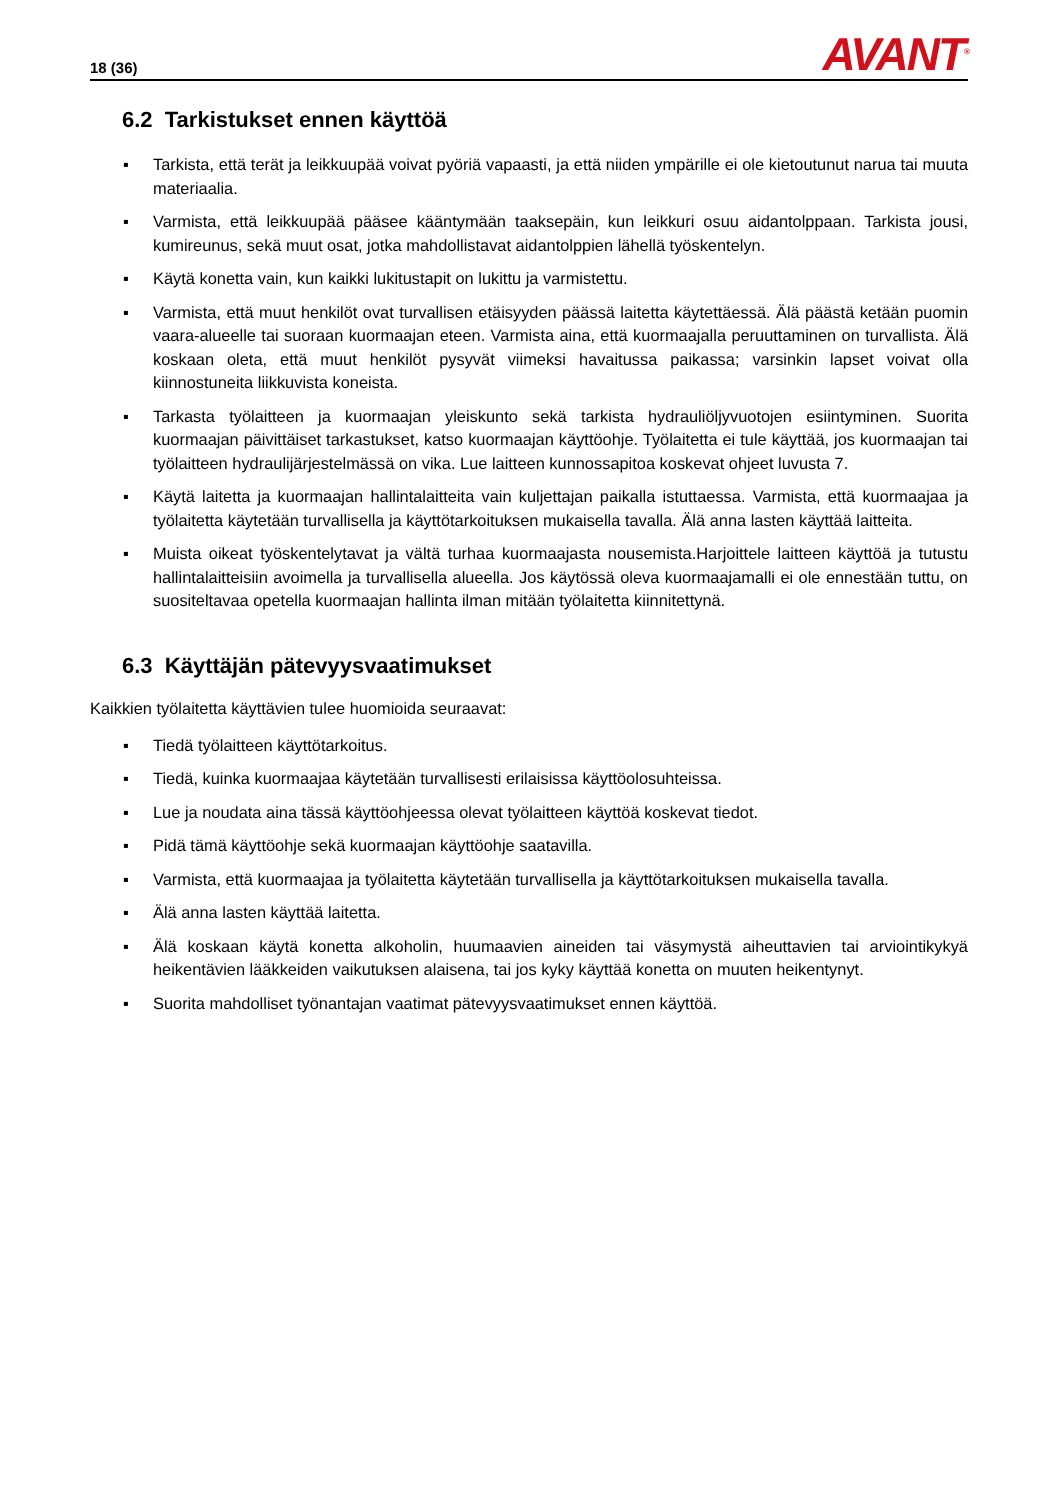18 (36)
AVANT<sup>®</sup>
6.2 Tarkistukset ennen käyttöä
▪ Tarkista, että terät ja leikkuupää voivat pyöriä vapaasti, ja että niiden ympärille ei ole kietoutunut narua tai muuta materiaalia.
▪ Varmista, että leikkuupää pääsee kääntymään taaksepäin, kun leikkuri osuu aidantolppaan. Tarkista jousi, kumireunus, sekä muut osat, jotka mahdollistavat aidantolppien lähellä työskentelyn.
▪ Käytä konetta vain, kun kaikki lukitustapit on lukittu ja varmistettu.
▪ Varmista, että muut henkilöt ovat turvallisen etäisyyden päässä laitetta käytettäessä. Älä päästä ketään puomin vaara-alueelle tai suoraan kuormaajan eteen. Varmista aina, että kuormaajalla peruuttaminen on turvallista. Älä koskaan oleta, että muut henkilöt pysyvät viimeksi havaitussa paikassa; varsinkin lapset voivat olla kiinnostuneita liikkuvista koneista.
▪ Tarkasta työlaitteen ja kuormaajan yleiskunto sekä tarkista hydrauliöljyvuotojen esiintyminen. Suorita kuormaajan päivittäiset tarkastukset, katso kuormaajan käyttöohje. Työlaitetta ei tule käyttää, jos kuormaajan tai työlaitteen hydraulijärjestelmässä on vika. Lue laitteen kunnossapitoa koskevat ohjeet luvusta 7.
▪ Käytä laitetta ja kuormaajan hallintalaitteita vain kuljettajan paikalla istuttaessa. Varmista, että kuormaajaa ja työlaitetta käytetään turvallisella ja käyttötarkoituksen mukaisella tavalla. Älä anna lasten käyttää laitteita.
▪ Muista oikeat työskentelytavat ja vältä turhaa kuormaajasta nousemista.Harjoittele laitteen käyttöä ja tutustu hallintalaitteisiin avoimella ja turvallisella alueella. Jos käytössä oleva kuormaajamalli ei ole ennestään tuttu, on suositeltavaa opetella kuormaajan hallinta ilman mitään työlaitetta kiinnitettynä.
6.3 Käyttäjän pätevyysvaatimukset
Kaikkien työlaitetta käyttävien tulee huomioida seuraavat:
▪ Tiedä työlaitteen käyttötarkoitus.
▪ Tiedä, kuinka kuormaajaa käytetään turvallisesti erilaisissa käyttöolosuhteissa.
▪ Lue ja noudata aina tässä käyttöohjeessa olevat työlaitteen käyttöä koskevat tiedot.
▪ Pidä tämä käyttöohje sekä kuormaajan käyttöohje saatavilla.
▪ Varmista, että kuormaajaa ja työlaitetta käytetään turvallisella ja käyttötarkoituksen mukaisella tavalla.
▪ Älä anna lasten käyttää laitetta.
▪ Älä koskaan käytä konetta alkoholin, huumaavien aineiden tai väsymystä aiheuttavien tai arviointikykyä heikentävien lääkkeiden vaikutuksen alaisena, tai jos kyky käyttää konetta on muuten heikentynyt.
▪ Suorita mahdolliset työnantajan vaatimat pätevyysvaatimukset ennen käyttöä.